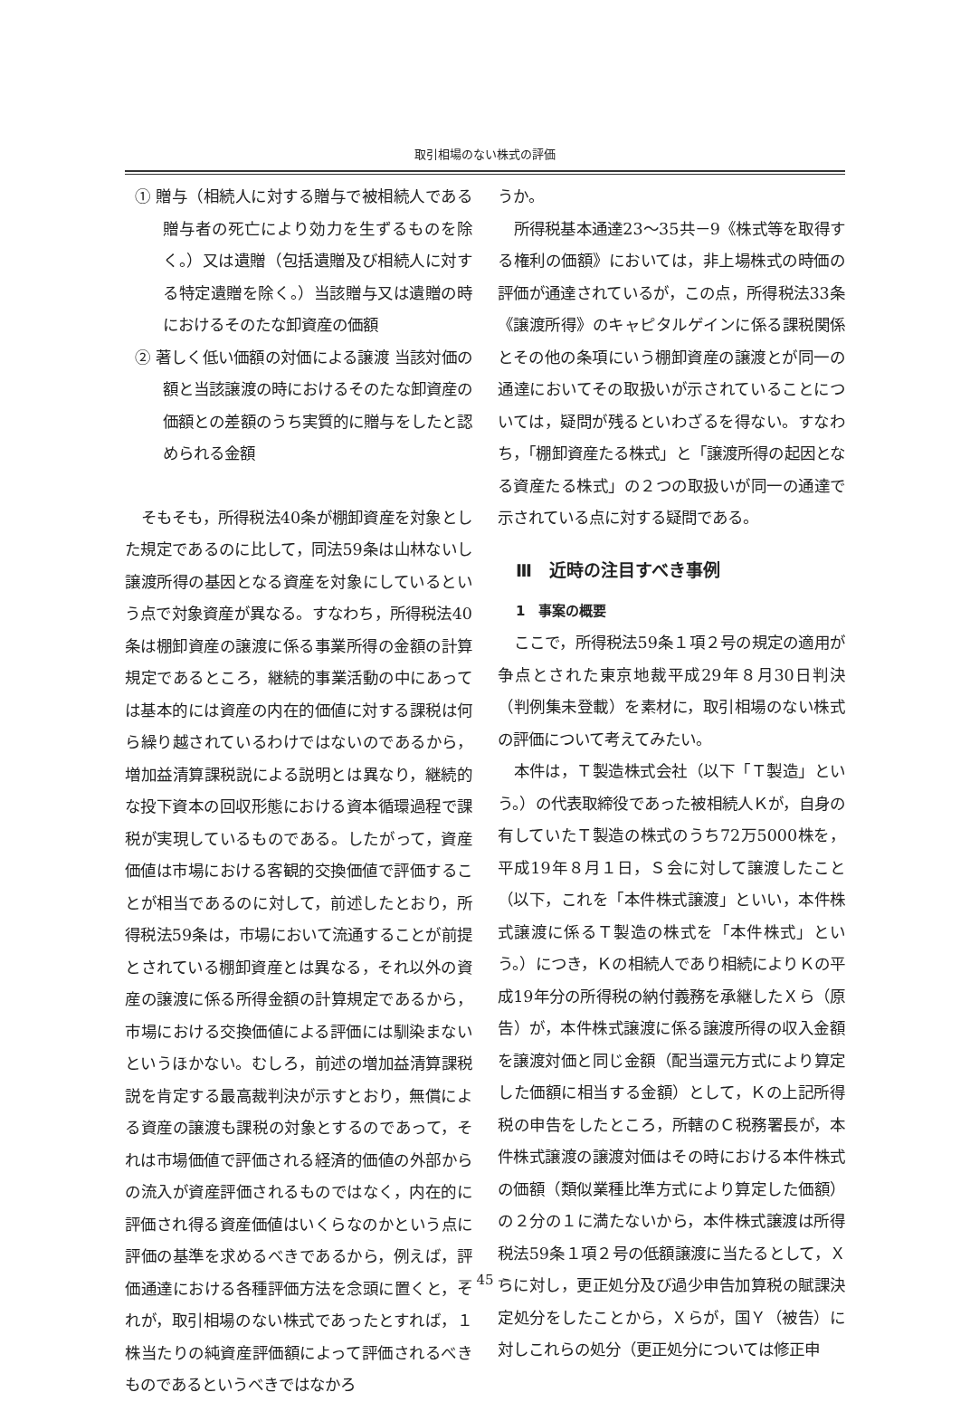取引相場のない株式の評価
① 贈与（相続人に対する贈与で被相続人である贈与者の死亡により効力を生ずるものを除く。）又は遺贈（包括遺贈及び相続人に対する特定遺贈を除く。）当該贈与又は遺贈の時におけるそのたな卸資産の価額
② 著しく低い価額の対価による譲渡 当該対価の額と当該譲渡の時におけるそのたな卸資産の価額との差額のうち実質的に贈与をしたと認められる金額
そもそも，所得税法40条が棚卸資産を対象とした規定であるのに比して，同法59条は山林ないし譲渡所得の基因となる資産を対象にしているという点で対象資産が異なる。すなわち，所得税法40条は棚卸資産の譲渡に係る事業所得の金額の計算規定であるところ，継続的事業活動の中にあっては基本的には資産の内在的価値に対する課税は何ら繰り越されているわけではないのであるから，増加益清算課税説による説明とは異なり，継続的な投下資本の回収形態における資本循環過程で課税が実現しているものである。したがって，資産価値は市場における客観的交換価値で評価することが相当であるのに対して，前述したとおり，所得税法59条は，市場において流通することが前提とされている棚卸資産とは異なる，それ以外の資産の譲渡に係る所得金額の計算規定であるから，市場における交換価値による評価には馴染まないというほかない。むしろ，前述の増加益清算課税説を肯定する最高裁判決が示すとおり，無償による資産の譲渡も課税の対象とするのであって，それは市場価値で評価される経済的価値の外部からの流入が資産評価されるものではなく，内在的に評価され得る資産価値はいくらなのかという点に評価の基準を求めるべきであるから，例えば，評価通達における各種評価方法を念頭に置くと，それが，取引相場のない株式であったとすれば，１株当たりの純資産評価額によって評価されるべきものであるというべきではなかろ
うか。
所得税基本通達23～35共－9《株式等を取得する権利の価額》においては，非上場株式の時価の評価が通達されているが，この点，所得税法33条《譲渡所得》のキャピタルゲインに係る課税関係とその他の条項にいう棚卸資産の譲渡とが同一の通達においてその取扱いが示されていることについては，疑問が残るといわざるを得ない。すなわち，「棚卸資産たる株式」と「譲渡所得の起因となる資産たる株式」の２つの取扱いが同一の通達で示されている点に対する疑問である。
Ⅲ　近時の注目すべき事例
1　事案の概要
ここで，所得税法59条１項２号の規定の適用が争点とされた東京地裁平成29年８月30日判決（判例集未登載）を素材に，取引相場のない株式の評価について考えてみたい。
本件は，Ｔ製造株式会社（以下「Ｔ製造」という。）の代表取締役であった被相続人Ｋが，自身の有していたＴ製造の株式のうち72万5000株を，平成19年８月１日，Ｓ会に対して譲渡したこと（以下，これを「本件株式譲渡」といい，本件株式譲渡に係るＴ製造の株式を「本件株式」という。）につき，Ｋの相続人であり相続によりＫの平成19年分の所得税の納付義務を承継したＸら（原告）が，本件株式譲渡に係る譲渡所得の収入金額を譲渡対価と同じ金額（配当還元方式により算定した価額に相当する金額）として，Ｋの上記所得税の申告をしたところ，所轄のＣ税務署長が，本件株式譲渡の譲渡対価はその時における本件株式の価額（類似業種比準方式により算定した価額）の２分の１に満たないから，本件株式譲渡は所得税法59条１項２号の低額譲渡に当たるとして，Ｘらに対し，更正処分及び過少申告加算税の賦課決定処分をしたことから，Ｘらが，国Ｙ（被告）に対しこれらの処分（更正処分については修正申
— 45 —